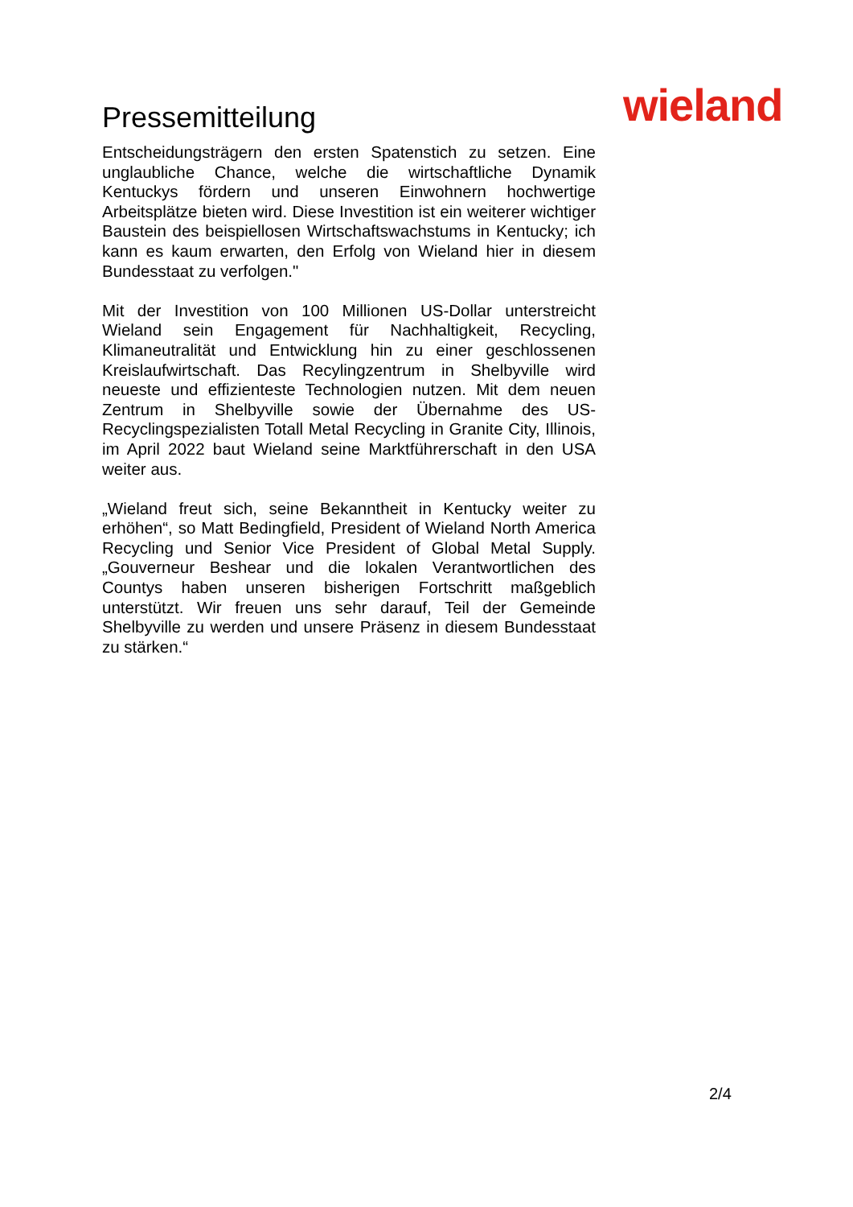Pressemitteilung wieland
Entscheidungsträgern den ersten Spatenstich zu setzen. Eine unglaubliche Chance, welche die wirtschaftliche Dynamik Kentuckys fördern und unseren Einwohnern hochwertige Arbeitsplätze bieten wird. Diese Investition ist ein weiterer wichtiger Baustein des beispiellosen Wirtschaftswachstums in Kentucky; ich kann es kaum erwarten, den Erfolg von Wieland hier in diesem Bundesstaat zu verfolgen."
Mit der Investition von 100 Millionen US-Dollar unterstreicht Wieland sein Engagement für Nachhaltigkeit, Recycling, Klimaneutralität und Entwicklung hin zu einer geschlossenen Kreislaufwirtschaft. Das Recylingzentrum in Shelbyville wird neueste und effizienteste Technologien nutzen. Mit dem neuen Zentrum in Shelbyville sowie der Übernahme des US-Recyclingspezialisten Totall Metal Recycling in Granite City, Illinois, im April 2022 baut Wieland seine Marktführerschaft in den USA weiter aus.
„Wieland freut sich, seine Bekanntheit in Kentucky weiter zu erhöhen“, so Matt Bedingfield, President of Wieland North America Recycling und Senior Vice President of Global Metal Supply. „Gouverneur Beshear und die lokalen Verantwortlichen des Countys haben unseren bisherigen Fortschritt maßgeblich unterstützt. Wir freuen uns sehr darauf, Teil der Gemeinde Shelbyville zu werden und unsere Präsenz in diesem Bundesstaat zu stärken.“
2/4